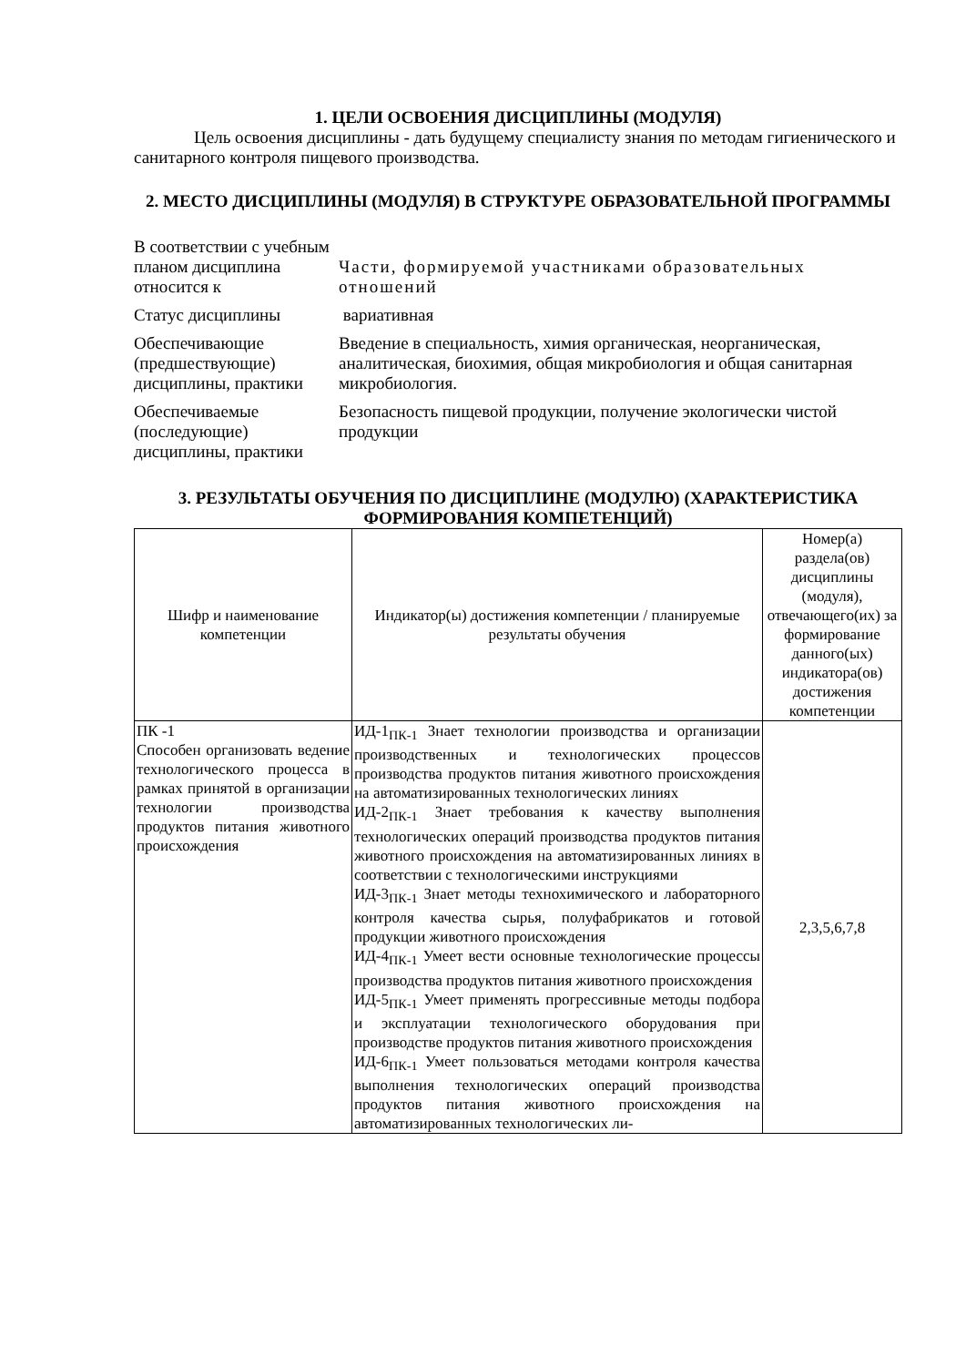1. ЦЕЛИ ОСВОЕНИЯ ДИСЦИПЛИНЫ (МОДУЛЯ)
Цель освоения дисциплины - дать будущему специалисту знания по методам гигиенического и санитарного контроля пищевого производства.
2. МЕСТО ДИСЦИПЛИНЫ (МОДУЛЯ) В СТРУКТУРЕ ОБРАЗОВАТЕЛЬНОЙ ПРОГРАММЫ
| В соответствии с учебным планом дисциплина относится к | Части, формируемой участниками образовательных отношений |
| Статус дисциплины | вариативная |
| Обеспечивающие (предшествующие) дисциплины, практики | Введение в специальность, химия органическая, неорганическая, аналитическая, биохимия, общая микробиология и общая санитарная микробиология. |
| Обеспечиваемые (последующие) дисциплины, практики | Безопасность пищевой продукции, получение экологически чистой продукции |
3. РЕЗУЛЬТАТЫ ОБУЧЕНИЯ ПО ДИСЦИПЛИНЕ (МОДУЛЮ) (ХАРАКТЕРИСТИКА ФОРМИРОВАНИЯ КОМПЕТЕНЦИЙ)
| Шифр и наименование компетенции | Индикатор(ы) достижения компетенции / планируемые результаты обучения | Номер(а) раздела(ов) дисциплины (модуля), отвечающего(их) за формирование данного(ых) индикатора(ов) достижения компетенции |
| ПК -1 Способен организовать ведение технологического процесса в рамках принятой в организации технологии производства продуктов питания животного происхождения | ИД-1<sub>ПК-1</sub> Знает технологии производства и организации производственных и технологических процессов производства продуктов питания животного происхождения на автоматизированных технологических линиях ИД-2<sub>ПК-1</sub> Знает требования к качеству выполнения технологических операций производства продуктов питания животного происхождения на автоматизированных линиях в соответствии с технологическими инструкциями ИД-3<sub>ПК-1</sub> Знает методы технохимического и лабораторного контроля качества сырья, полуфабрикатов и готовой продукции животного происхождения ИД-4<sub>ПК-1</sub> Умеет вести основные технологические процессы производства продуктов питания животного происхождения ИД-5<sub>ПК-1</sub> Умеет применять прогрессивные методы подбора и эксплуатации технологического оборудования при производстве продуктов питания животного происхождения ИД-6<sub>ПК-1</sub> Умеет пользоваться методами контроля качества выполнения технологических операций производства продуктов питания животного происхождения на автоматизированных технологических ли- | 2,3,5,6,7,8 |